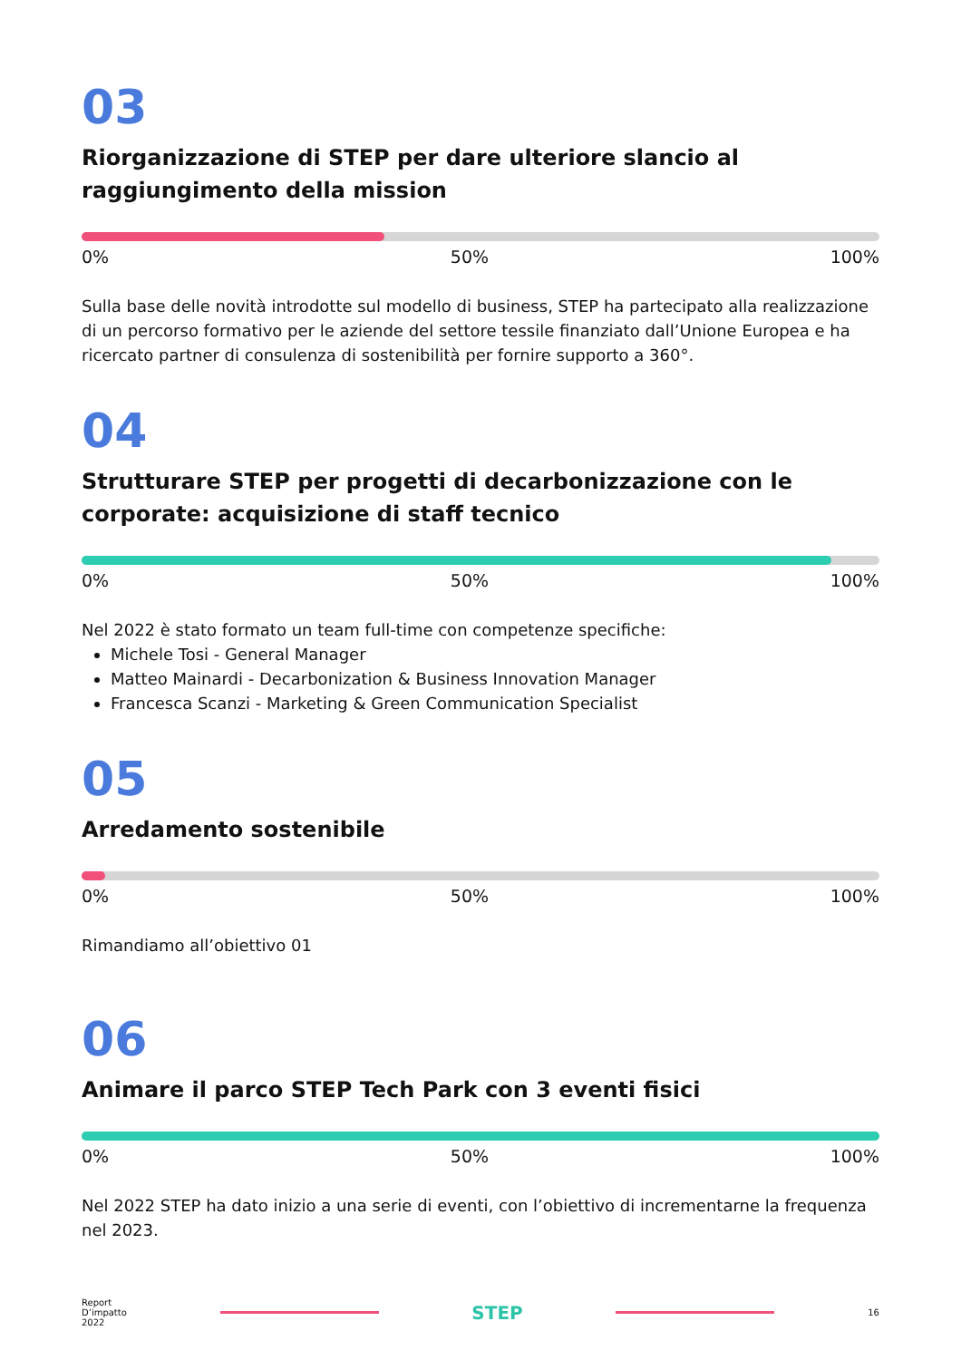03
Riorganizzazione di STEP per dare ulteriore slancio al raggiungimento della mission
0% 50% 100%
Sulla base delle novità introdotte sul modello di business, STEP ha partecipato alla realizzazione di un percorso formativo per le aziende del settore tessile finanziato dall’Unione Europea e ha ricercato partner di consulenza di sostenibilità per fornire supporto a 360°.
04
Strutturare STEP per progetti di decarbonizzazione con le corporate: acquisizione di staff tecnico
0% 50% 100%
Nel 2022 è stato formato un team full-time con competenze specifiche:
Michele Tosi - General Manager
Matteo Mainardi - Decarbonization & Business Innovation Manager
Francesca Scanzi - Marketing & Green Communication Specialist
05
Arredamento sostenibile
0% 50% 100%
Rimandiamo all’obiettivo 01
06
Animare il parco STEP Tech Park con 3 eventi fisici
0% 50% 100%
Nel 2022 STEP ha dato inizio a una serie di eventi, con l’obiettivo di incrementarne la frequenza nel 2023.
Report
D’impatto
2022
STEP
16